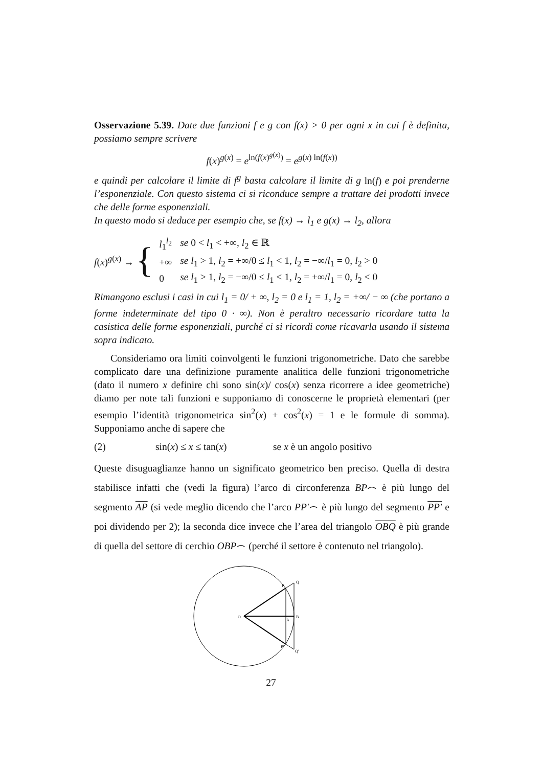Osservazione 5.39. Date due funzioni f e g con f(x) > 0 per ogni x in cui f è definita, possiamo sempre scrivere
f(x)<sup>g(x)</sup> = e<sup>ln(f(x)<sup>g(x)</sup>)</sup> = e<sup>g(x) ln(f(x))</sup>
e quindi per calcolare il limite di f<sup>g</sup> basta calcolare il limite di g ln(f) e poi prenderne l’esponenziale. Con questo sistema ci si riconduce sempre a trattare dei prodotti invece che delle forme esponenziali.
In questo modo si deduce per esempio che, se f(x) → l<sub>1</sub> e g(x) → l<sub>2</sub>, allora
f(x)<sup>g(x)</sup> → {
| l<sub>1</sub><sup>l<sub>2</sub></sup> | se 0 < l<sub>1</sub> < +∞, l<sub>2</sub> ∈ ℝ |
| +∞ | se l<sub>1</sub> > 1, l<sub>2</sub> = +∞/0 ≤ l<sub>1</sub> < 1, l<sub>2</sub> = −∞/ l<sub>1</sub> = 0, l<sub>2</sub> > 0 |
| 0 | se l<sub>1</sub> > 1, l<sub>2</sub> = −∞/0 ≤ l<sub>1</sub> < 1, l<sub>2</sub> = +∞/ l<sub>1</sub> = 0, l<sub>2</sub> < 0 |
Rimangono esclusi i casi in cui l<sub>1</sub> = 0/ + ∞, l<sub>2</sub> = 0 e l<sub>1</sub> = 1, l<sub>2</sub> = +∞/ − ∞ (che portano a forme indeterminate del tipo 0 · ∞). Non è peraltro necessario ricordare tutta la casistica delle forme esponenziali, purché ci si ricordi come ricavarla usando il sistema sopra indicato.
Consideriamo ora limiti coinvolgenti le funzioni trigonometriche. Dato che sarebbe complicato dare una definizione puramente analitica delle funzioni trigonometriche (dato il numero x definire chi sono sin(x)/ cos(x) senza ricorrere a idee geometriche) diamo per note tali funzioni e supponiamo di conoscerne le proprietà elementari (per esempio l’identità trigonometrica sin<sup>2</sup>(x) + cos<sup>2</sup>(x) = 1 e le formule di somma). Supponiamo anche di sapere che
(2) sin(x) ≤ x ≤ tan(x) se x è un angolo positivo
Queste disuguaglianze hanno un significato geometrico ben preciso. Quella di destra stabilisce infatti che (vedi la figura) l’arco di circonferenza BP⌢ è più lungo del segmento AP (si vede meglio dicendo che l’arco PP′⌢ è più lungo del segmento PP′ e poi dividendo per 2); la seconda dice invece che l’area del triangolo OBQ è più grande di quella del settore di cerchio OBP⌢ (perché il settore è contenuto nel triangolo).
O
A
B
P
P'
Q
Q'
27